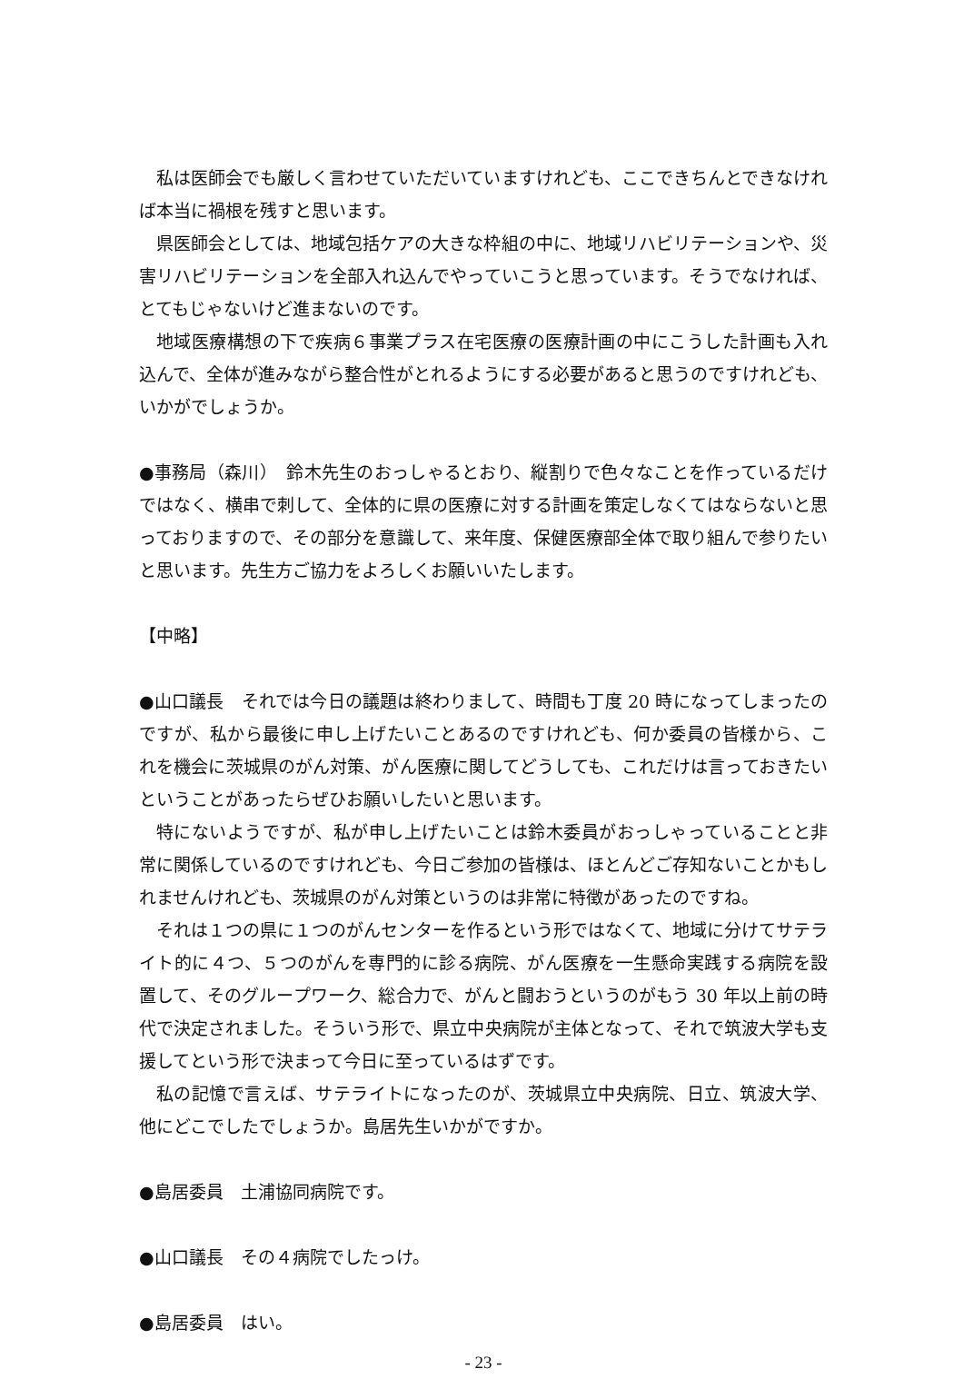私は医師会でも厳しく言わせていただいていますけれども、ここできちんとできなければ本当に禍根を残すと思います。
県医師会としては、地域包括ケアの大きな枠組の中に、地域リハビリテーションや、災害リハビリテーションを全部入れ込んでやっていこうと思っています。そうでなければ、とてもじゃないけど進まないのです。
地域医療構想の下で疾病６事業プラス在宅医療の医療計画の中にこうした計画も入れ込んで、全体が進みながら整合性がとれるようにする必要があると思うのですけれども、いかがでしょうか。
●事務局（森川）　鈴木先生のおっしゃるとおり、縦割りで色々なことを作っているだけではなく、横串で刺して、全体的に県の医療に対する計画を策定しなくてはならないと思っておりますので、その部分を意識して、来年度、保健医療部全体で取り組んで参りたいと思います。先生方ご協力をよろしくお願いいたします。
【中略】
●山口議長　それでは今日の議題は終わりまして、時間も丁度 20 時になってしまったのですが、私から最後に申し上げたいことあるのですけれども、何か委員の皆様から、これを機会に茨城県のがん対策、がん医療に関してどうしても、これだけは言っておきたいということがあったらぜひお願いしたいと思います。
特にないようですが、私が申し上げたいことは鈴木委員がおっしゃっていることと非常に関係しているのですけれども、今日ご参加の皆様は、ほとんどご存知ないことかもしれませんけれども、茨城県のがん対策というのは非常に特徴があったのですね。
それは１つの県に１つのがんセンターを作るという形ではなくて、地域に分けてサテライト的に４つ、５つのがんを専門的に診る病院、がん医療を一生懸命実践する病院を設置して、そのグループワーク、総合力で、がんと闘おうというのがもう 30 年以上前の時代で決定されました。そういう形で、県立中央病院が主体となって、それで筑波大学も支援してという形で決まって今日に至っているはずです。
私の記憶で言えば、サテライトになったのが、茨城県立中央病院、日立、筑波大学、他にどこでしたでしょうか。島居先生いかがですか。
●島居委員　土浦協同病院です。
●山口議長　その４病院でしたっけ。
●島居委員　はい。
- 23 -